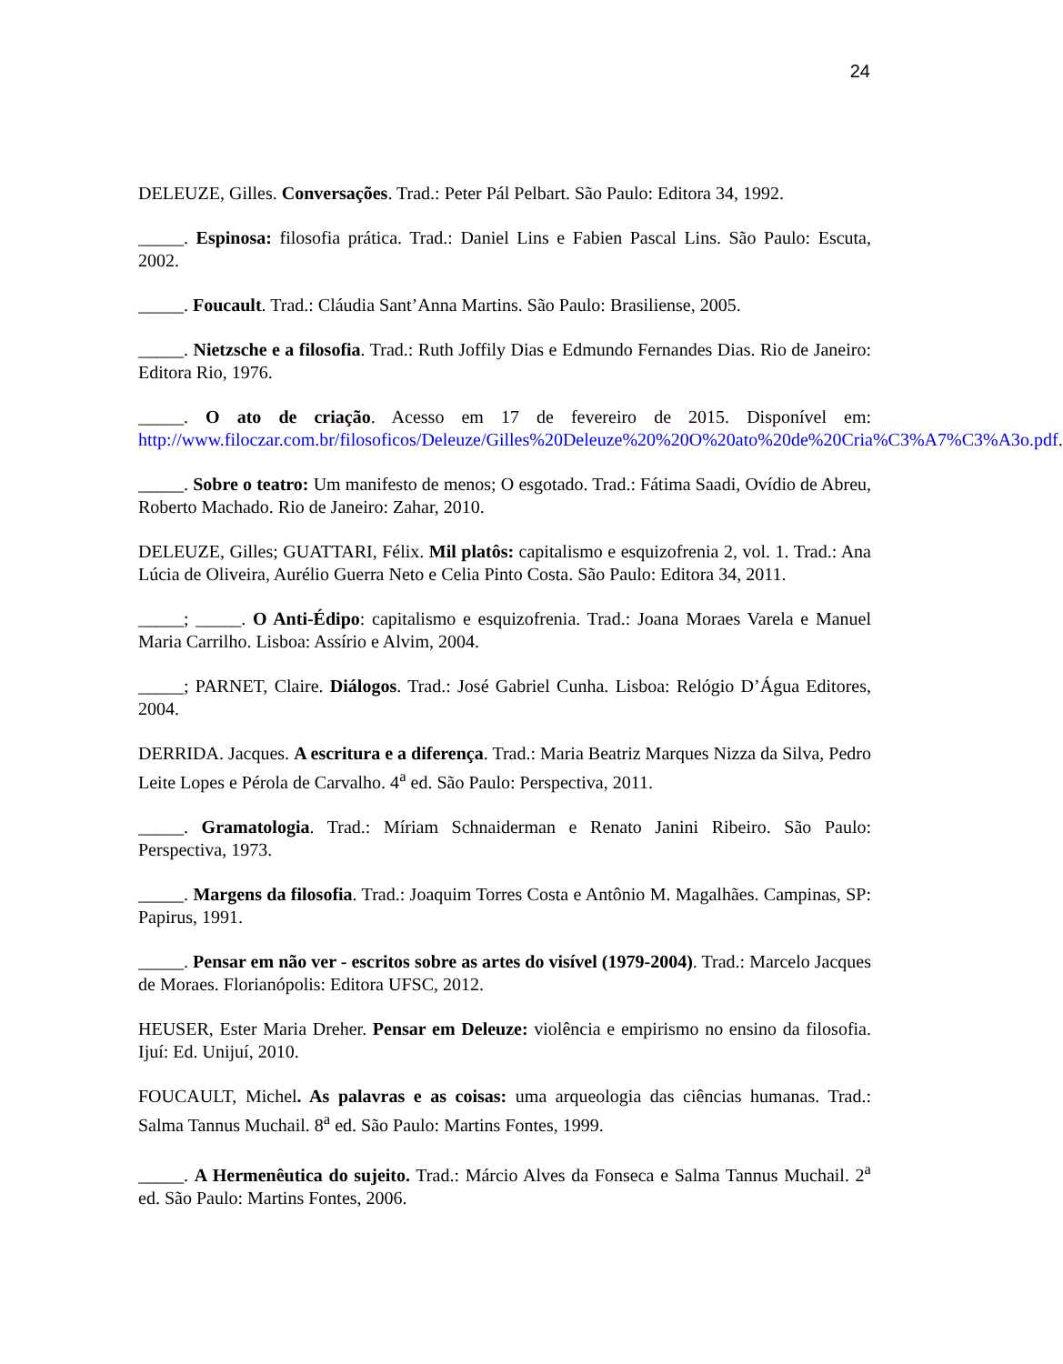24
DELEUZE, Gilles. Conversações. Trad.: Peter Pál Pelbart. São Paulo: Editora 34, 1992.
_____. Espinosa: filosofia prática. Trad.: Daniel Lins e Fabien Pascal Lins. São Paulo: Escuta, 2002.
_____. Foucault. Trad.: Cláudia Sant’Anna Martins. São Paulo: Brasiliense, 2005.
_____. Nietzsche e a filosofia. Trad.: Ruth Joffily Dias e Edmundo Fernandes Dias. Rio de Janeiro: Editora Rio, 1976.
_____. O ato de criação. Acesso em 17 de fevereiro de 2015. Disponível em: http://www.filoczar.com.br/filosoficos/Deleuze/Gilles%20Deleuze%20%20O%20ato%20de%20Cria%C3%A7%C3%A3o.pdf.
_____. Sobre o teatro: Um manifesto de menos; O esgotado. Trad.: Fátima Saadi, Ovídio de Abreu, Roberto Machado. Rio de Janeiro: Zahar, 2010.
DELEUZE, Gilles; GUATTARI, Félix. Mil platôs: capitalismo e esquizofrenia 2, vol. 1. Trad.: Ana Lúcia de Oliveira, Aurélio Guerra Neto e Celia Pinto Costa. São Paulo: Editora 34, 2011.
_____; _____. O Anti-Édipo: capitalismo e esquizofrenia. Trad.: Joana Moraes Varela e Manuel Maria Carrilho. Lisboa: Assírio e Alvim, 2004.
_____; PARNET, Claire. Diálogos. Trad.: José Gabriel Cunha. Lisboa: Relógio D’Água Editores, 2004.
DERRIDA. Jacques. A escritura e a diferença. Trad.: Maria Beatriz Marques Nizza da Silva, Pedro Leite Lopes e Pérola de Carvalho. 4<sup>a</sup> ed. São Paulo: Perspectiva, 2011.
_____. Gramatologia. Trad.: Míriam Schnaiderman e Renato Janini Ribeiro. São Paulo: Perspectiva, 1973.
_____. Margens da filosofia. Trad.: Joaquim Torres Costa e Antônio M. Magalhães. Campinas, SP: Papirus, 1991.
_____. Pensar em não ver - escritos sobre as artes do visível (1979-2004). Trad.: Marcelo Jacques de Moraes. Florianópolis: Editora UFSC, 2012.
HEUSER, Ester Maria Dreher. Pensar em Deleuze: violência e empirismo no ensino da filosofia. Ijuí: Ed. Unijuí, 2010.
FOUCAULT, Michel. As palavras e as coisas: uma arqueologia das ciências humanas. Trad.: Salma Tannus Muchail. 8<sup>a</sup> ed. São Paulo: Martins Fontes, 1999.
_____. A Hermenêutica do sujeito. Trad.: Márcio Alves da Fonseca e Salma Tannus Muchail. 2<sup>a</sup> ed. São Paulo: Martins Fontes, 2006.